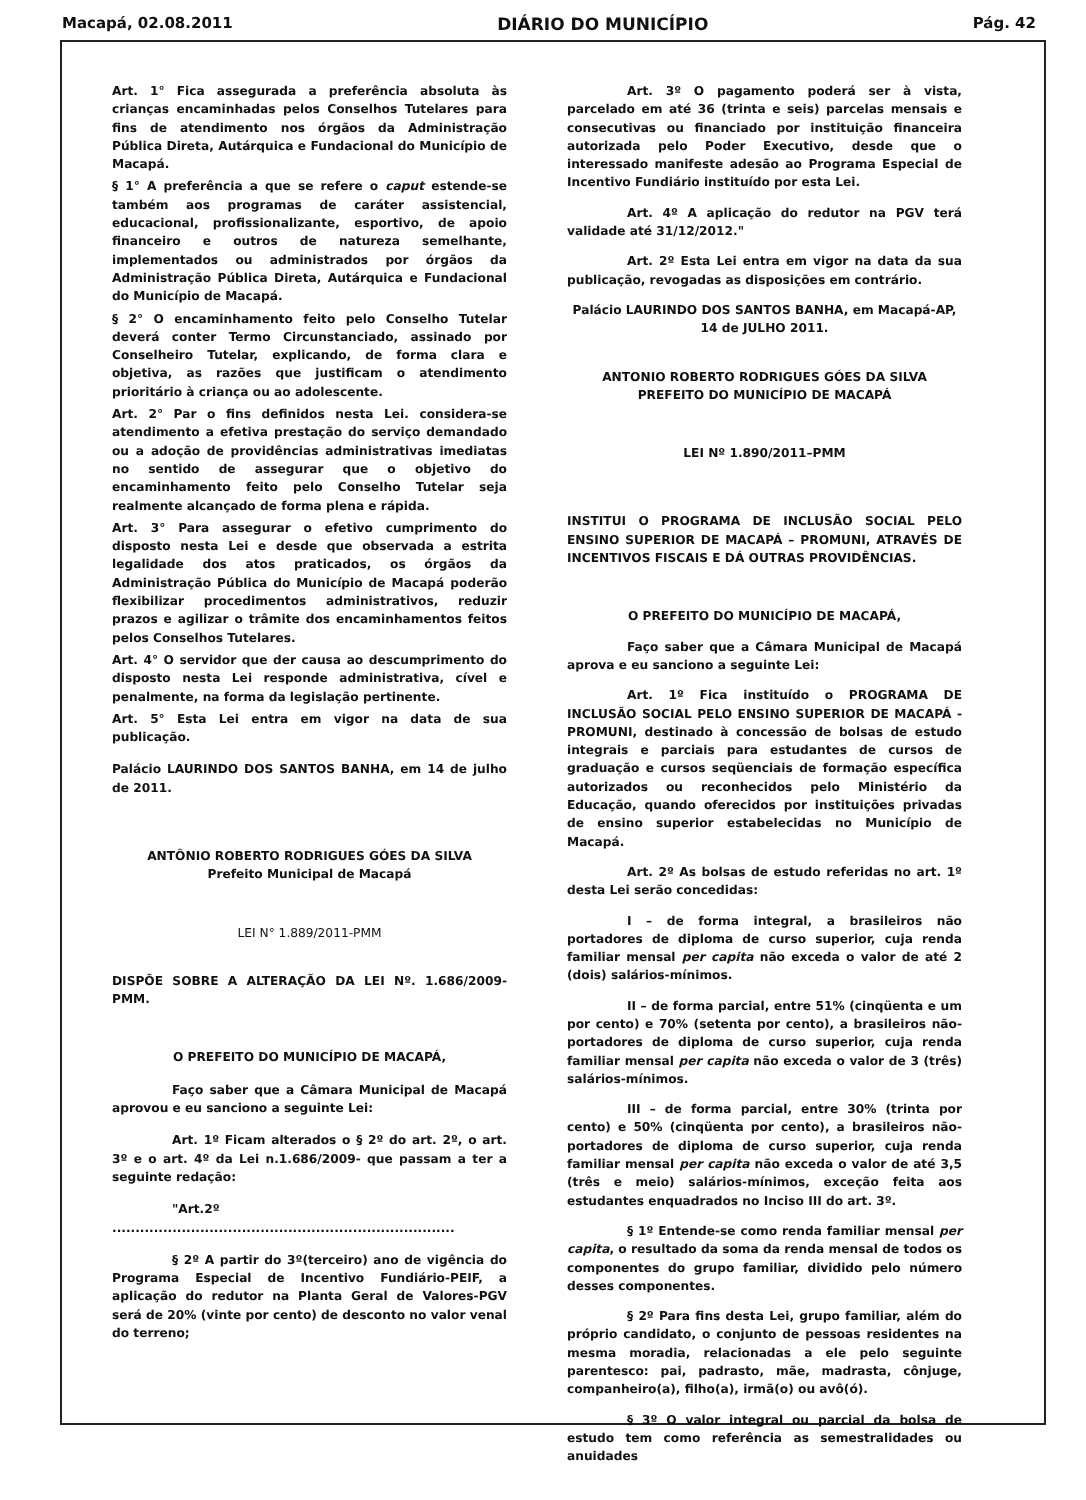Macapá, 02.08.2011 DIÁRIO DO MUNICÍPIO Pág. 42
Art. 1° Fica assegurada a preferência absoluta às crianças encaminhadas pelos Conselhos Tutelares para fins de atendimento nos órgãos da Administração Pública Direta, Autárquica e Fundacional do Município de Macapá.
§ 1° A preferência a que se refere o caput estende-se também aos programas de caráter assistencial, educacional, profissionalizante, esportivo, de apoio financeiro e outros de natureza semelhante, implementados ou administrados por órgãos da Administração Pública Direta, Autárquica e Fundacional do Município de Macapá.
§ 2° O encaminhamento feito pelo Conselho Tutelar deverá conter Termo Circunstanciado, assinado por Conselheiro Tutelar, explicando, de forma clara e objetiva, as razões que justificam o atendimento prioritário à criança ou ao adolescente.
Art. 2° Par o fins definidos nesta Lei. considera-se atendimento a efetiva prestação do serviço demandado ou a adoção de providências administrativas imediatas no sentido de assegurar que o objetivo do encaminhamento feito pelo Conselho Tutelar seja realmente alcançado de forma plena e rápida.
Art. 3° Para assegurar o efetivo cumprimento do disposto nesta Lei e desde que observada a estrita legalidade dos atos praticados, os órgãos da Administração Pública do Município de Macapá poderão flexibilizar procedimentos administrativos, reduzir prazos e agilizar o trâmite dos encaminhamentos feitos pelos Conselhos Tutelares.
Art. 4° O servidor que der causa ao descumprimento do disposto nesta Lei responde administrativa, cível e penalmente, na forma da legislação pertinente.
Art. 5° Esta Lei entra em vigor na data de sua publicação.
Palácio LAURINDO DOS SANTOS BANHA, em 14 de julho de 2011.
ANTÔNIO ROBERTO RODRIGUES GÓES DA SILVA
Prefeito Municipal de Macapá
LEI N° 1.889/2011-PMM
DISPÕE SOBRE A ALTERAÇÃO DA LEI Nº. 1.686/2009-PMM.
O PREFEITO DO MUNICÍPIO DE MACAPÁ,
Faço saber que a Câmara Municipal de Macapá aprovou e eu sanciono a seguinte Lei:
Art. 1º Ficam alterados o § 2º do art. 2º, o art. 3º e o art. 4º da Lei n.1.686/2009- que passam a ter a seguinte redação:
"Art.2º
..........................................................................
§ 2º A partir do 3º(terceiro) ano de vigência do Programa Especial de Incentivo Fundiário-PEIF, a aplicação do redutor na Planta Geral de Valores-PGV será de 20% (vinte por cento) de desconto no valor venal do terreno;
Art. 3º O pagamento poderá ser à vista, parcelado em até 36 (trinta e seis) parcelas mensais e consecutivas ou financiado por instituição financeira autorizada pelo Poder Executivo, desde que o interessado manifeste adesão ao Programa Especial de Incentivo Fundiário instituído por esta Lei.
Art. 4º A aplicação do redutor na PGV terá validade até 31/12/2012."
Art. 2º Esta Lei entra em vigor na data da sua publicação, revogadas as disposições em contrário.
Palácio LAURINDO DOS SANTOS BANHA, em Macapá-AP, 14 de JULHO 2011.
ANTONIO ROBERTO RODRIGUES GÓES DA SILVA
PREFEITO DO MUNICÍPIO DE MACAPÁ
LEI Nº 1.890/2011–PMM
INSTITUI O PROGRAMA DE INCLUSÃO SOCIAL PELO ENSINO SUPERIOR DE MACAPÁ – PROMUNI, ATRAVÉS DE INCENTIVOS FISCAIS E DÁ OUTRAS PROVIDÊNCIAS.
O PREFEITO DO MUNICÍPIO DE MACAPÁ,
Faço saber que a Câmara Municipal de Macapá aprova e eu sanciono a seguinte Lei:
Art. 1º Fica instituído o PROGRAMA DE INCLUSÃO SOCIAL PELO ENSINO SUPERIOR DE MACAPÁ - PROMUNI, destinado à concessão de bolsas de estudo integrais e parciais para estudantes de cursos de graduação e cursos seqüenciais de formação específica autorizados ou reconhecidos pelo Ministério da Educação, quando oferecidos por instituições privadas de ensino superior estabelecidas no Município de Macapá.
Art. 2º As bolsas de estudo referidas no art. 1º desta Lei serão concedidas:
I – de forma integral, a brasileiros não portadores de diploma de curso superior, cuja renda familiar mensal per capita não exceda o valor de até 2 (dois) salários-mínimos.
II – de forma parcial, entre 51% (cinqüenta e um por cento) e 70% (setenta por cento), a brasileiros não-portadores de diploma de curso superior, cuja renda familiar mensal per capita não exceda o valor de 3 (três) salários-mínimos.
III – de forma parcial, entre 30% (trinta por cento) e 50% (cinqüenta por cento), a brasileiros não-portadores de diploma de curso superior, cuja renda familiar mensal per capita não exceda o valor de até 3,5 (três e meio) salários-mínimos, exceção feita aos estudantes enquadrados no Inciso III do art. 3º.
§ 1º Entende-se como renda familiar mensal per capita, o resultado da soma da renda mensal de todos os componentes do grupo familiar, dividido pelo número desses componentes.
§ 2º Para fins desta Lei, grupo familiar, além do próprio candidato, o conjunto de pessoas residentes na mesma moradia, relacionadas a ele pelo seguinte parentesco: pai, padrasto, mãe, madrasta, cônjuge, companheiro(a), filho(a), irmã(o) ou avô(ó).
§ 3º O valor integral ou parcial da bolsa de estudo tem como referência as semestralidades ou anuidades